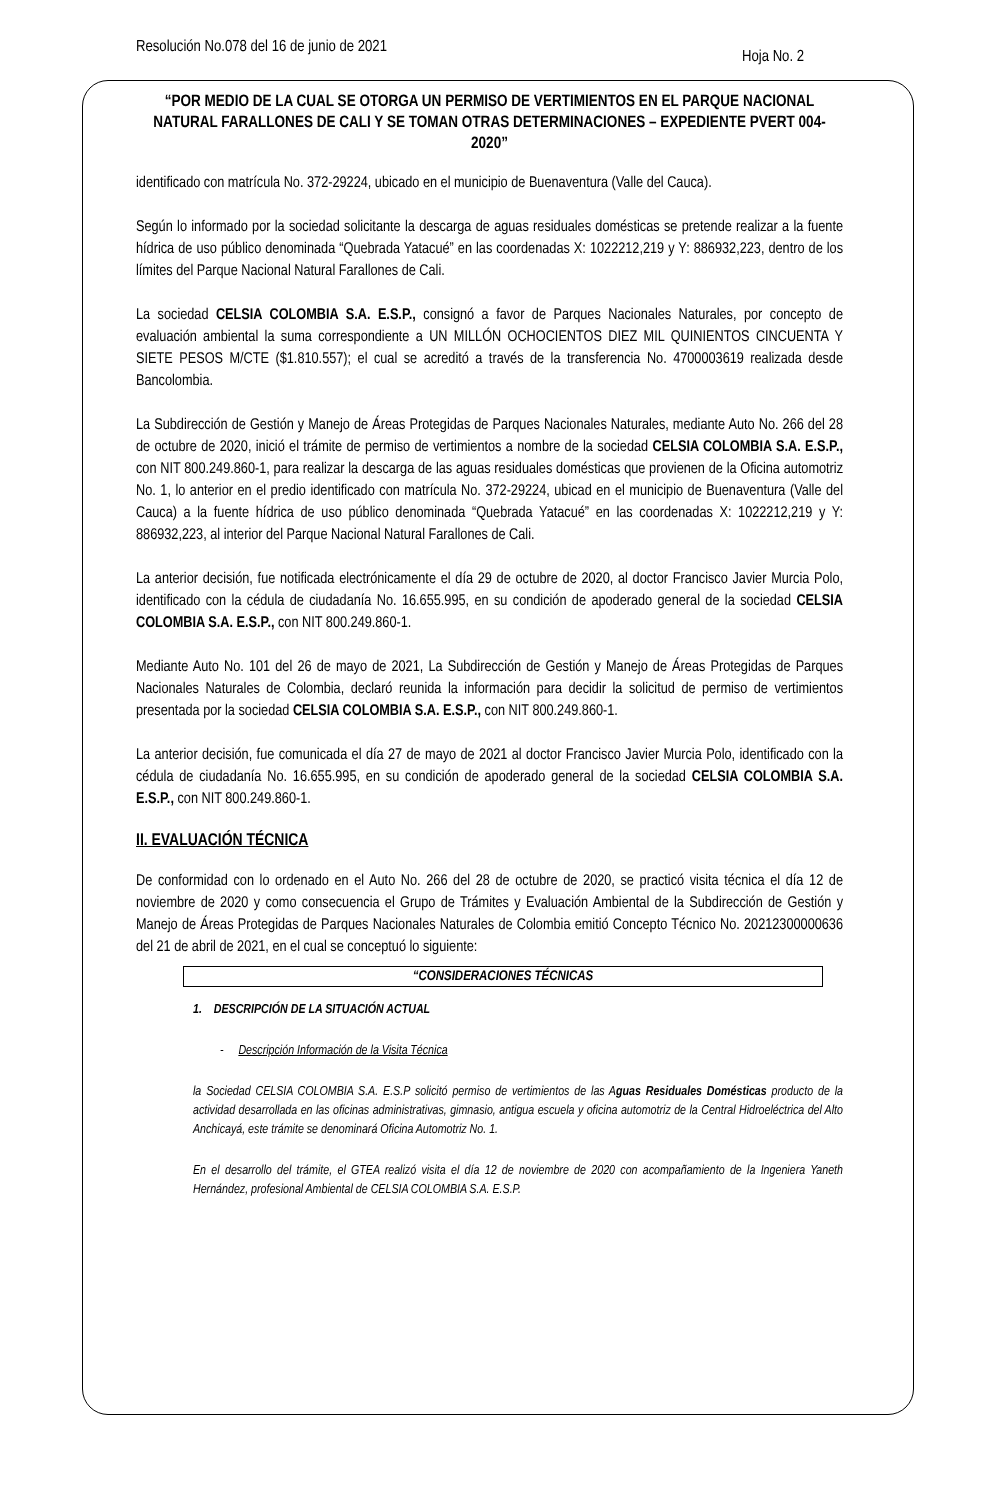Resolución No.078 del 16 de junio de 2021
Hoja No. 2
“POR MEDIO DE LA CUAL SE OTORGA UN PERMISO DE VERTIMIENTOS EN EL PARQUE NACIONAL NATURAL FARALLONES DE CALI Y SE TOMAN OTRAS DETERMINACIONES – EXPEDIENTE PVERT 004-2020”
identificado con matrícula No. 372-29224, ubicado en el municipio de Buenaventura (Valle del Cauca).
Según lo informado por la sociedad solicitante la descarga de aguas residuales domésticas se pretende realizar a la fuente hídrica de uso público denominada “Quebrada Yatacué” en las coordenadas X: 1022212,219 y Y: 886932,223, dentro de los límites del Parque Nacional Natural Farallones de Cali.
La sociedad CELSIA COLOMBIA S.A. E.S.P., consignó a favor de Parques Nacionales Naturales, por concepto de evaluación ambiental la suma correspondiente a UN MILLÓN OCHOCIENTOS DIEZ MIL QUINIENTOS CINCUENTA Y SIETE PESOS M/CTE ($1.810.557); el cual se acreditó a través de la transferencia No. 4700003619 realizada desde Bancolombia.
La Subdirección de Gestión y Manejo de Áreas Protegidas de Parques Nacionales Naturales, mediante Auto No. 266 del 28 de octubre de 2020, inició el trámite de permiso de vertimientos a nombre de la sociedad CELSIA COLOMBIA S.A. E.S.P., con NIT 800.249.860-1, para realizar la descarga de las aguas residuales domésticas que provienen de la Oficina automotriz No. 1, lo anterior en el predio identificado con matrícula No. 372-29224, ubicad en el municipio de Buenaventura (Valle del Cauca) a la fuente hídrica de uso público denominada “Quebrada Yatacué” en las coordenadas X: 1022212,219 y Y: 886932,223, al interior del Parque Nacional Natural Farallones de Cali.
La anterior decisión, fue notificada electrónicamente el día 29 de octubre de 2020, al doctor Francisco Javier Murcia Polo, identificado con la cédula de ciudadanía No. 16.655.995, en su condición de apoderado general de la sociedad CELSIA COLOMBIA S.A. E.S.P., con NIT 800.249.860-1.
Mediante Auto No. 101 del 26 de mayo de 2021, La Subdirección de Gestión y Manejo de Áreas Protegidas de Parques Nacionales Naturales de Colombia, declaró reunida la información para decidir la solicitud de permiso de vertimientos presentada por la sociedad CELSIA COLOMBIA S.A. E.S.P., con NIT 800.249.860-1.
La anterior decisión, fue comunicada el día 27 de mayo de 2021 al doctor Francisco Javier Murcia Polo, identificado con la cédula de ciudadanía No. 16.655.995, en su condición de apoderado general de la sociedad CELSIA COLOMBIA S.A. E.S.P., con NIT 800.249.860-1.
II. EVALUACIÓN TÉCNICA
De conformidad con lo ordenado en el Auto No. 266 del 28 de octubre de 2020, se practicó visita técnica el día 12 de noviembre de 2020 y como consecuencia el Grupo de Trámites y Evaluación Ambiental de la Subdirección de Gestión y Manejo de Áreas Protegidas de Parques Nacionales Naturales de Colombia emitió Concepto Técnico No. 20212300000636 del 21 de abril de 2021, en el cual se conceptuó lo siguiente:
“CONSIDERACIONES TÉCNICAS
1. DESCRIPCIÓN DE LA SITUACIÓN ACTUAL
- Descripción Información de la Visita Técnica
la Sociedad CELSIA COLOMBIA S.A. E.S.P solicitó permiso de vertimientos de las Aguas Residuales Domésticas producto de la actividad desarrollada en las oficinas administrativas, gimnasio, antigua escuela y oficina automotriz de la Central Hidroeléctrica del Alto Anchicayá, este trámite se denominará Oficina Automotriz No. 1.
En el desarrollo del trámite, el GTEA realizó visita el día 12 de noviembre de 2020 con acompañamiento de la Ingeniera Yaneth Hernández, profesional Ambiental de CELSIA COLOMBIA S.A. E.S.P.